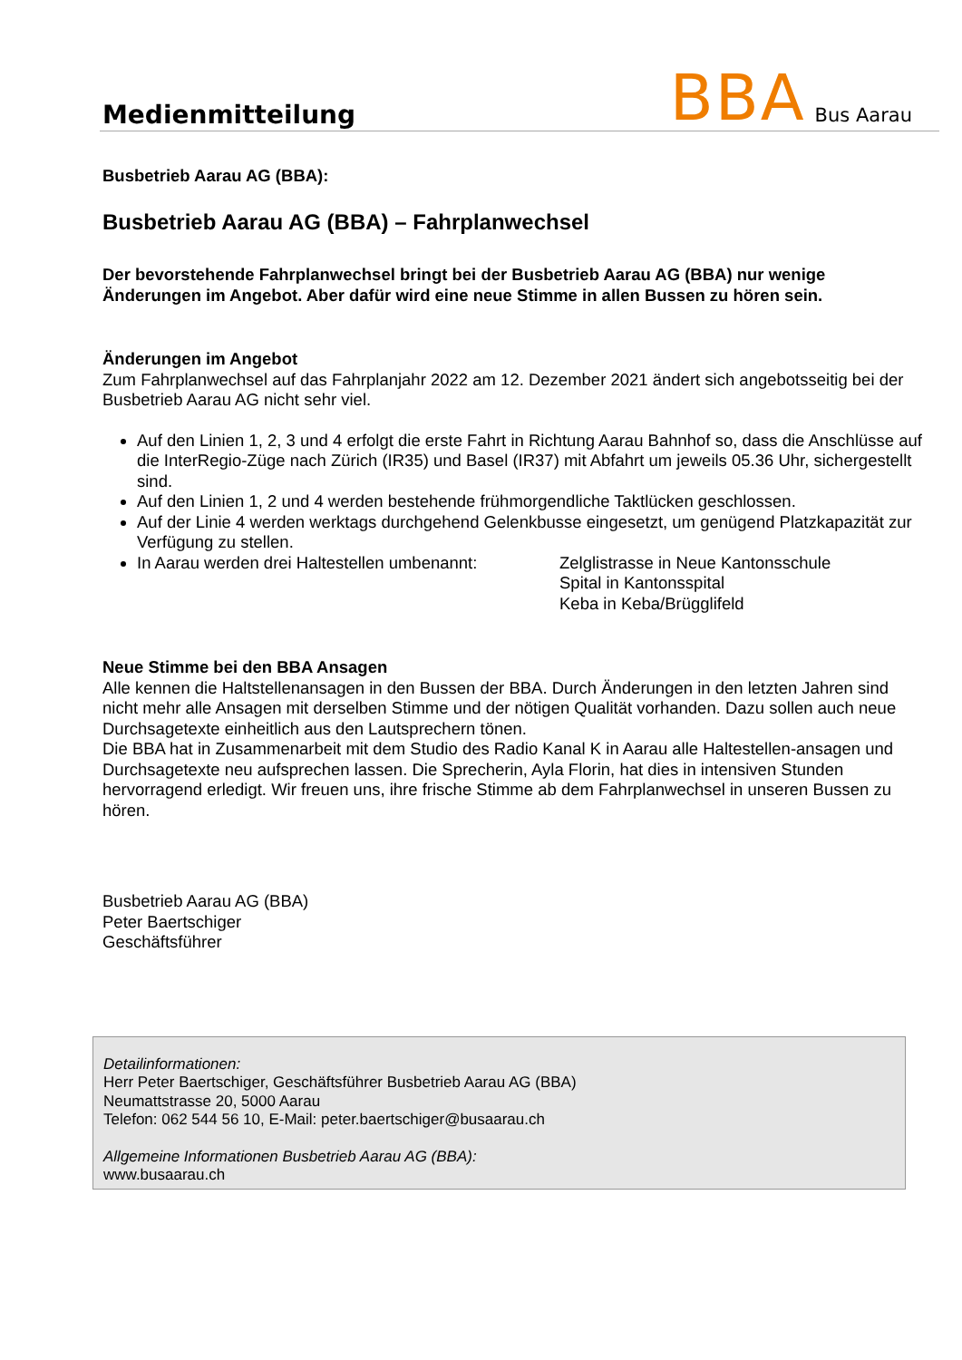Medienmitteilung
BBA Bus Aarau
Busbetrieb Aarau AG (BBA):
Busbetrieb Aarau AG (BBA) – Fahrplanwechsel
Der bevorstehende Fahrplanwechsel bringt bei der Busbetrieb Aarau AG (BBA) nur wenige Änderungen im Angebot. Aber dafür wird eine neue Stimme in allen Bussen zu hören sein.
Änderungen im Angebot
Zum Fahrplanwechsel auf das Fahrplanjahr 2022 am 12. Dezember 2021 ändert sich angebotsseitig bei der Busbetrieb Aarau AG nicht sehr viel.
Auf den Linien 1, 2, 3 und 4 erfolgt die erste Fahrt in Richtung Aarau Bahnhof so, dass die Anschlüsse auf die InterRegio-Züge nach Zürich (IR35) und Basel (IR37) mit Abfahrt um jeweils 05.36 Uhr, sichergestellt sind.
Auf den Linien 1, 2 und 4 werden bestehende frühmorgendliche Taktlücken geschlossen.
Auf der Linie 4 werden werktags durchgehend Gelenkbusse eingesetzt, um genügend Platzkapazität zur Verfügung zu stellen.
In Aarau werden drei Haltestellen umbenannt:
Zelglistrasse in Neue Kantonsschule
Spital in Kantonsspital
Keba in Keba/Brügglifeld
Neue Stimme bei den BBA Ansagen
Alle kennen die Haltstellenansagen in den Bussen der BBA. Durch Änderungen in den letzten Jahren sind nicht mehr alle Ansagen mit derselben Stimme und der nötigen Qualität vorhanden. Dazu sollen auch neue Durchsagetexte einheitlich aus den Lautsprechern tönen.
Die BBA hat in Zusammenarbeit mit dem Studio des Radio Kanal K in Aarau alle Haltestellen-ansagen und Durchsagetexte neu aufsprechen lassen. Die Sprecherin, Ayla Florin, hat dies in intensiven Stunden hervorragend erledigt. Wir freuen uns, ihre frische Stimme ab dem Fahrplanwechsel in unseren Bussen zu hören.
Busbetrieb Aarau AG (BBA)
Peter Baertschiger
Geschäftsführer
Detailinformationen:
Herr Peter Baertschiger, Geschäftsführer Busbetrieb Aarau AG (BBA)
Neumattstrasse 20, 5000 Aarau
Telefon: 062 544 56 10, E-Mail: peter.baertschiger@busaarau.ch
Allgemeine Informationen Busbetrieb Aarau AG (BBA):
www.busaarau.ch